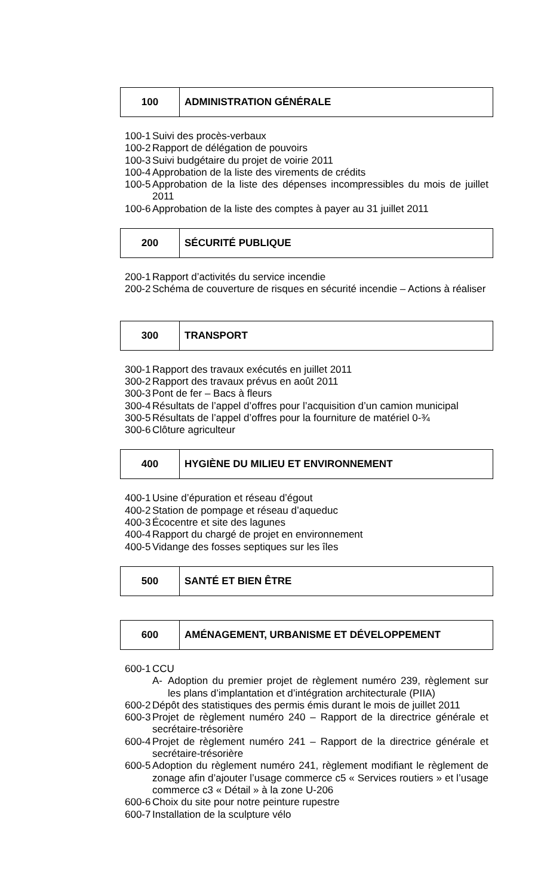| 100 | ADMINISTRATION GÉNÉRALE |
100-1 Suivi des procès-verbaux
100-2 Rapport de délégation de pouvoirs
100-3 Suivi budgétaire du projet de voirie 2011
100-4 Approbation de la liste des virements de crédits
100-5 Approbation de la liste des dépenses incompressibles du mois de juillet 2011
100-6 Approbation de la liste des comptes à payer au 31 juillet 2011
| 200 | SÉCURITÉ PUBLIQUE |
200-1 Rapport d’activités du service incendie
200-2 Schéma de couverture de risques en sécurité incendie – Actions à réaliser
| 300 | TRANSPORT |
300-1 Rapport des travaux exécutés en juillet 2011
300-2 Rapport des travaux prévus en août 2011
300-3 Pont de fer – Bacs à fleurs
300-4 Résultats de l’appel d’offres pour l’acquisition d’un camion municipal
300-5 Résultats de l’appel d’offres pour la fourniture de matériel 0-¾
300-6 Clôture agriculteur
| 400 | HYGIÈNE DU MILIEU ET ENVIRONNEMENT |
400-1 Usine d’épuration et réseau d’égout
400-2 Station de pompage et réseau d’aqueduc
400-3 Écocentre et site des lagunes
400-4 Rapport du chargé de projet en environnement
400-5 Vidange des fosses septiques sur les îles
| 500 | SANTÉ ET BIEN ÊTRE |
| 600 | AMÉNAGEMENT, URBANISME ET DÉVELOPPEMENT |
600-1 CCU
A- Adoption du premier projet de règlement numéro 239, règlement sur les plans d’implantation et d’intégration architecturale (PIIA)
600-2 Dépôt des statistiques des permis émis durant le mois de juillet 2011
600-3 Projet de règlement numéro 240 – Rapport de la directrice générale et secrétaire-trésorière
600-4 Projet de règlement numéro 241 – Rapport de la directrice générale et secrétaire-trésorière
600-5 Adoption du règlement numéro 241, règlement modifiant le règlement de zonage afin d’ajouter l’usage commerce c5 « Services routiers » et l’usage commerce c3 « Détail » à la zone U-206
600-6 Choix du site pour notre peinture rupestre
600-7 Installation de la sculpture vélo